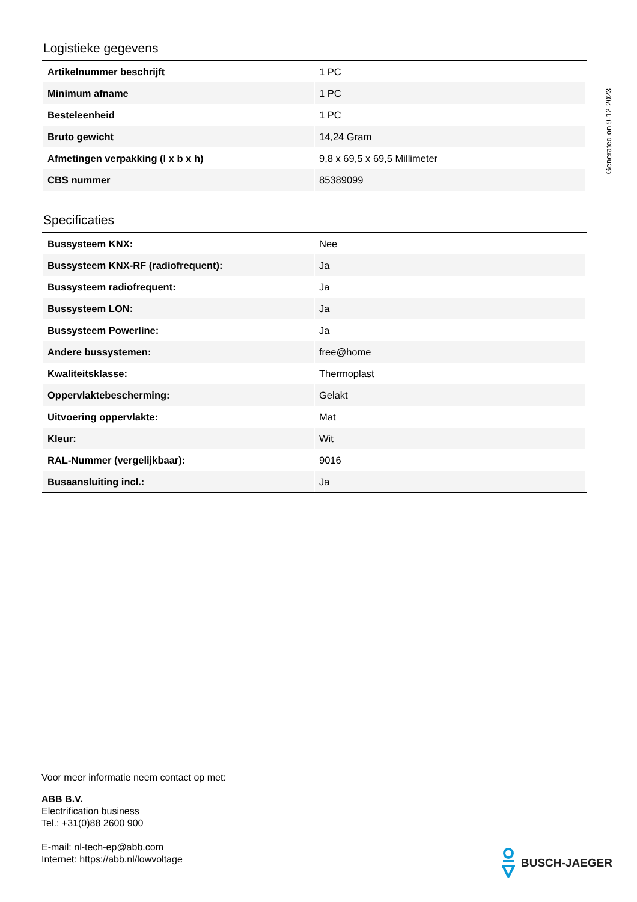Generated on 9-12-2023
Logistieke gegevens
| Artikelnummer beschrijft | 1 PC |
| Minimum afname | 1 PC |
| Besteleenheid | 1 PC |
| Bruto gewicht | 14,24 Gram |
| Afmetingen verpakking (l x b x h) | 9,8 x 69,5 x 69,5 Millimeter |
| CBS nummer | 85389099 |
Specificaties
| Bussysteem KNX: | Nee |
| Bussysteem KNX-RF (radiofrequent): | Ja |
| Bussysteem radiofrequent: | Ja |
| Bussysteem LON: | Ja |
| Bussysteem Powerline: | Ja |
| Andere bussystemen: | free@home |
| Kwaliteitsklasse: | Thermoplast |
| Oppervlaktebescherming: | Gelakt |
| Uitvoering oppervlakte: | Mat |
| Kleur: | Wit |
| RAL-Nummer (vergelijkbaar): | 9016 |
| Busaansluiting incl.: | Ja |
Voor meer informatie neem contact op met:
ABB B.V.
Electrification business
Tel.: +31(0)88 2600 900
E-mail: nl-tech-ep@abb.com
Internet: https://abb.nl/lowvoltage
BUSCH-JAEGER